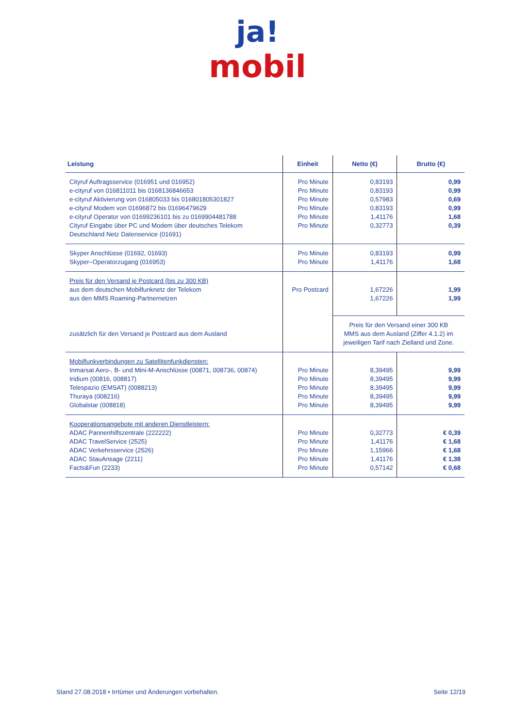ja!
mobil
| Leistung | Einheit | Netto (€) | Brutto (€) |
| --- | --- | --- | --- |
| Cityruf Auftragsservice (016951 und 016952) e-cityruf von 016811011 bis 0168136846653 e-cityruf Aktivierung von 016805033 bis 016801805301827 e-cityruf Modem von 01696872 bis 01696479629 e-cityruf Operator von 01699236101 bis zu 0169904481788 Cityruf Eingabe über PC und Modem über deutsches Telekom Deutschland Netz Datenservice (01691) | Pro Minute Pro Minute Pro Minute Pro Minute Pro Minute Pro Minute | 0,83193 0,83193 0,57983 0,83193 1,41176 0,32773 | 0,99 0,99 0,69 0,99 1,68 0,39 |
| Skyper Anschlüsse (01692, 01693) Skyper–Operatorzugang (016953) | Pro Minute Pro Minute | 0,83193 1,41176 | 0,99 1,68 |
| Preis für den Versand je Postcard (bis zu 300 KB) aus dem deutschen Mobilfunknetz der Telekom aus den MMS Roaming-Partnernetzen | Pro Postcard | 1,67226 1,67226 | 1,99 1,99 |
| zusätzlich für den Versand je Postcard aus dem Ausland | | Preis für den Versand einer 300 KB MMS aus dem Ausland (Ziffer 4.1.2) im jeweiligen Tarif nach Zielland und Zone. | |
| Mobilfunkverbindungen zu Satellitenfunkdiensten: Inmarsat Aero-, B- und Mini-M-Anschlüsse (00871, 008736, 00874) Iridium (00816, 008817) Telespazio (EMSAT) (0088213) Thuraya (008216) Globalstar (008818) | Pro Minute Pro Minute Pro Minute Pro Minute Pro Minute | 8,39495 8,39495 8,39495 8,39495 8,39495 | 9,99 9,99 9,99 9,99 9,99 |
| Kooperationsangebote mit anderen Dienstleistern: ADAC Pannenhilfszentrale (222222) ADAC TravelService (2525) ADAC Verkehrsservice (2526) ADAC StauAnsage (2211) Facts&Fun (2233) | Pro Minute Pro Minute Pro Minute Pro Minute Pro Minute | 0,32773 1,41176 1,15966 1,41176 0,57142 | € 0,39 € 1,68 € 1,68 € 1,38 € 0,68 |
Stand 27.08.2018 • Irrtümer und Änderungen vorbehalten. Seite 12/19